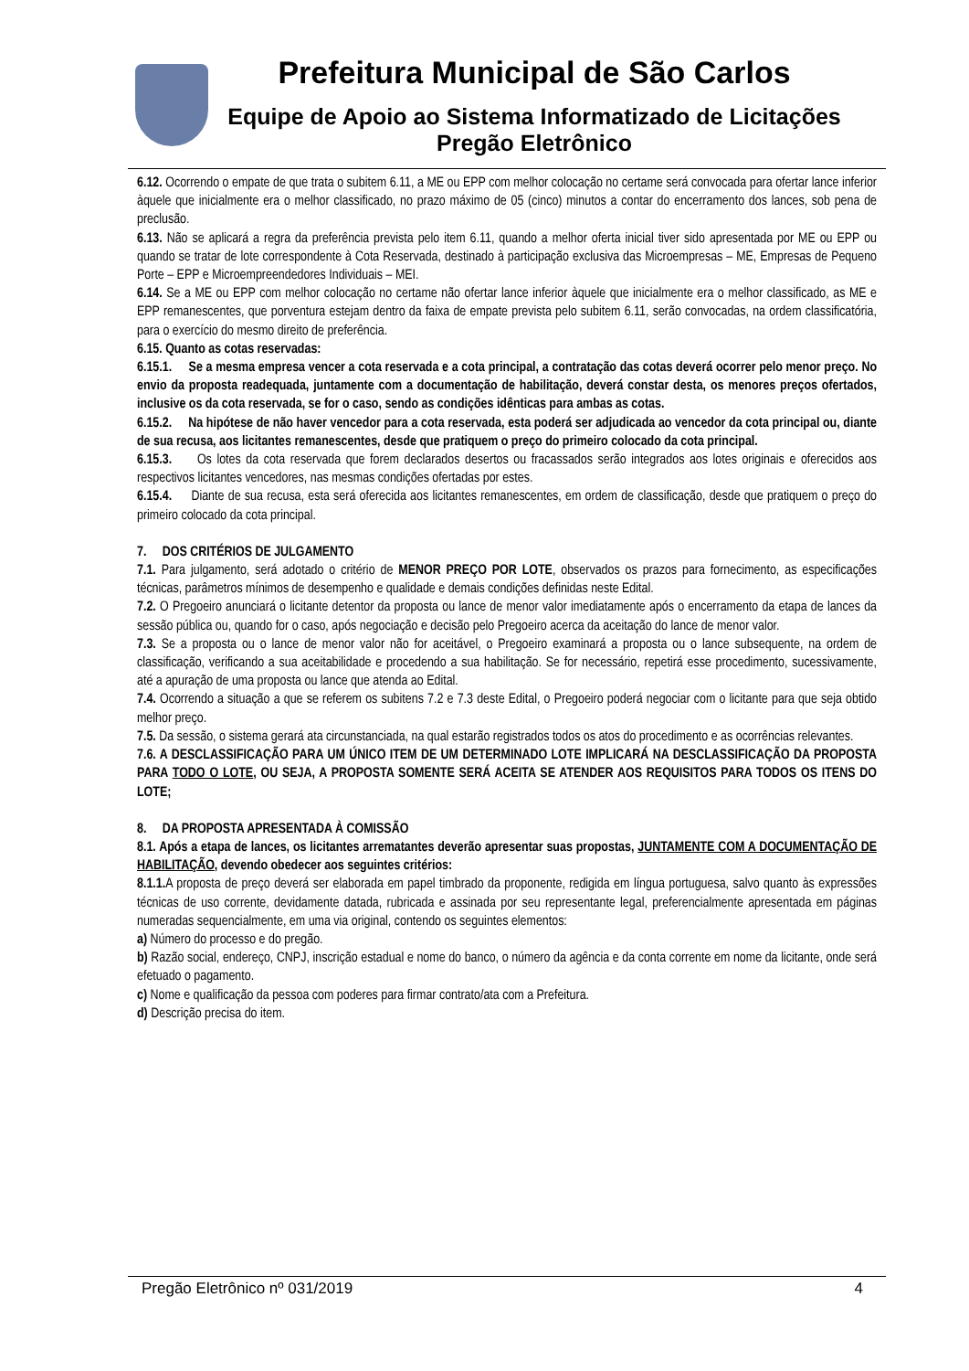Prefeitura Municipal de São Carlos
Equipe de Apoio ao Sistema Informatizado de Licitações
Pregão Eletrônico
6.12. Ocorrendo o empate de que trata o subitem 6.11, a ME ou EPP com melhor colocação no certame será convocada para ofertar lance inferior àquele que inicialmente era o melhor classificado, no prazo máximo de 05 (cinco) minutos a contar do encerramento dos lances, sob pena de preclusão.
6.13. Não se aplicará a regra da preferência prevista pelo item 6.11, quando a melhor oferta inicial tiver sido apresentada por ME ou EPP ou quando se tratar de lote correspondente à Cota Reservada, destinado à participação exclusiva das Microempresas – ME, Empresas de Pequeno Porte – EPP e Microempreendedores Individuais – MEI.
6.14. Se a ME ou EPP com melhor colocação no certame não ofertar lance inferior àquele que inicialmente era o melhor classificado, as ME e EPP remanescentes, que porventura estejam dentro da faixa de empate prevista pelo subitem 6.11, serão convocadas, na ordem classificatória, para o exercício do mesmo direito de preferência.
6.15. Quanto as cotas reservadas:
6.15.1. Se a mesma empresa vencer a cota reservada e a cota principal, a contratação das cotas deverá ocorrer pelo menor preço. No envio da proposta readequada, juntamente com a documentação de habilitação, deverá constar desta, os menores preços ofertados, inclusive os da cota reservada, se for o caso, sendo as condições idênticas para ambas as cotas.
6.15.2. Na hipótese de não haver vencedor para a cota reservada, esta poderá ser adjudicada ao vencedor da cota principal ou, diante de sua recusa, aos licitantes remanescentes, desde que pratiquem o preço do primeiro colocado da cota principal.
6.15.3. Os lotes da cota reservada que forem declarados desertos ou fracassados serão integrados aos lotes originais e oferecidos aos respectivos licitantes vencedores, nas mesmas condições ofertadas por estes.
6.15.4. Diante de sua recusa, esta será oferecida aos licitantes remanescentes, em ordem de classificação, desde que pratiquem o preço do primeiro colocado da cota principal.
7. DOS CRITÉRIOS DE JULGAMENTO
7.1. Para julgamento, será adotado o critério de MENOR PREÇO POR LOTE, observados os prazos para fornecimento, as especificações técnicas, parâmetros mínimos de desempenho e qualidade e demais condições definidas neste Edital.
7.2. O Pregoeiro anunciará o licitante detentor da proposta ou lance de menor valor imediatamente após o encerramento da etapa de lances da sessão pública ou, quando for o caso, após negociação e decisão pelo Pregoeiro acerca da aceitação do lance de menor valor.
7.3. Se a proposta ou o lance de menor valor não for aceitável, o Pregoeiro examinará a proposta ou o lance subsequente, na ordem de classificação, verificando a sua aceitabilidade e procedendo a sua habilitação. Se for necessário, repetirá esse procedimento, sucessivamente, até a apuração de uma proposta ou lance que atenda ao Edital.
7.4. Ocorrendo a situação a que se referem os subitens 7.2 e 7.3 deste Edital, o Pregoeiro poderá negociar com o licitante para que seja obtido melhor preço.
7.5. Da sessão, o sistema gerará ata circunstanciada, na qual estarão registrados todos os atos do procedimento e as ocorrências relevantes.
7.6. A DESCLASSIFICAÇÃO PARA UM ÚNICO ITEM DE UM DETERMINADO LOTE IMPLICARÁ NA DESCLASSIFICAÇÃO DA PROPOSTA PARA TODO O LOTE, OU SEJA, A PROPOSTA SOMENTE SERÁ ACEITA SE ATENDER AOS REQUISITOS PARA TODOS OS ITENS DO LOTE;
8. DA PROPOSTA APRESENTADA À COMISSÃO
8.1. Após a etapa de lances, os licitantes arrematantes deverão apresentar suas propostas, JUNTAMENTE COM A DOCUMENTAÇÃO DE HABILITAÇÃO, devendo obedecer aos seguintes critérios:
8.1.1. A proposta de preço deverá ser elaborada em papel timbrado da proponente, redigida em língua portuguesa, salvo quanto às expressões técnicas de uso corrente, devidamente datada, rubricada e assinada por seu representante legal, preferencialmente apresentada em páginas numeradas sequencialmente, em uma via original, contendo os seguintes elementos:
a) Número do processo e do pregão.
b) Razão social, endereço, CNPJ, inscrição estadual e nome do banco, o número da agência e da conta corrente em nome da licitante, onde será efetuado o pagamento.
c) Nome e qualificação da pessoa com poderes para firmar contrato/ata com a Prefeitura.
d) Descrição precisa do item.
Pregão Eletrônico nº 031/2019 4